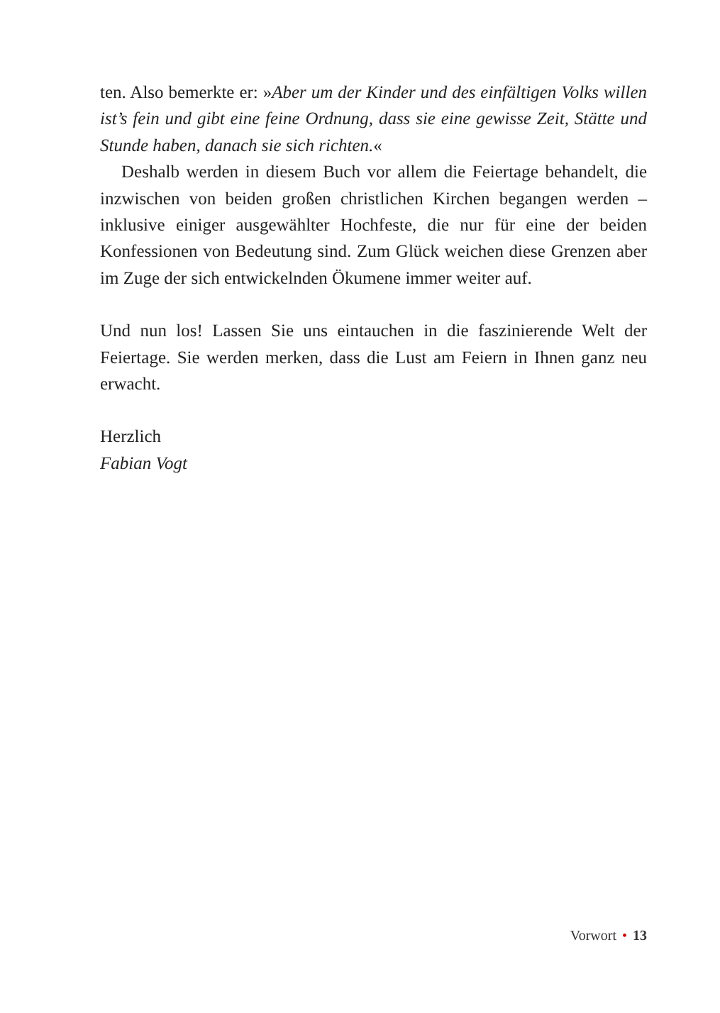ten. Also bemerkte er: »Aber um der Kinder und des einfältigen Volks willen ist’s fein und gibt eine feine Ordnung, dass sie eine gewisse Zeit, Stätte und Stunde haben, danach sie sich richten.«
Deshalb werden in diesem Buch vor allem die Feiertage behandelt, die inzwischen von beiden großen christlichen Kirchen begangen werden – inklusive einiger ausgewählter Hochfeste, die nur für eine der beiden Konfessionen von Bedeutung sind. Zum Glück weichen diese Grenzen aber im Zuge der sich entwickelnden Ökumene immer weiter auf.
Und nun los! Lassen Sie uns eintauchen in die faszinierende Welt der Feiertage. Sie werden merken, dass die Lust am Feiern in Ihnen ganz neu erwacht.
Herzlich
Fabian Vogt
Vorwort • 13